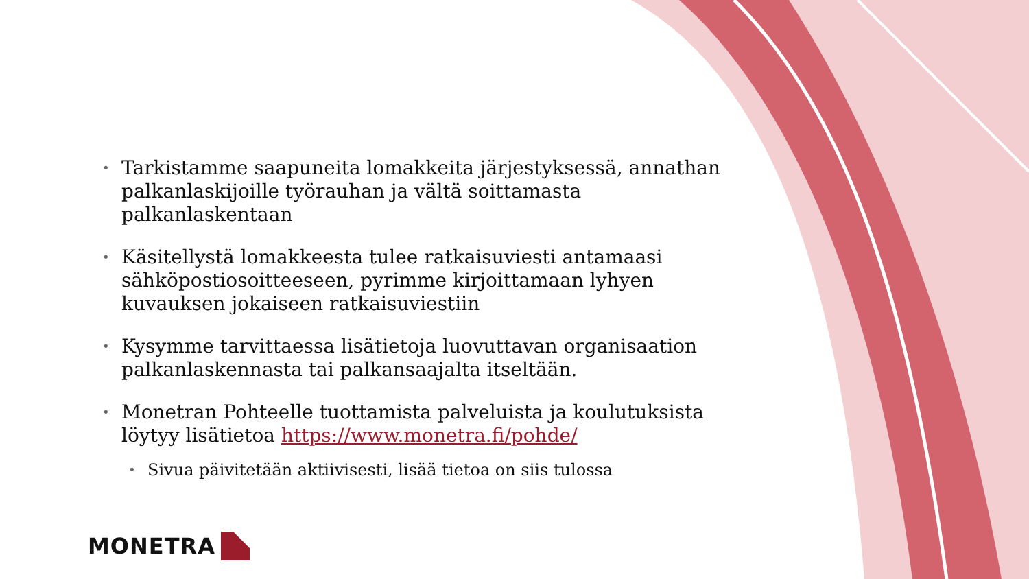• Tarkistamme saapuneita lomakkeita järjestyksessä, annathan palkanlaskijoille työrauhan ja vältä soittamasta palkanlaskentaan
• Käsitellystä lomakkeesta tulee ratkaisuviesti antamaasi sähköpostiosoitteeseen, pyrimme kirjoittamaan lyhyen kuvauksen jokaiseen ratkaisuviestiin
• Kysymme tarvittaessa lisätietoja luovuttavan organisaation palkanlaskennasta tai palkansaajalta itseltään.
• Monetran Pohteelle tuottamista palveluista ja koulutuksista löytyy lisätietoa https://www.monetra.fi/pohde/
• Sivua päivitetään aktiivisesti, lisää tietoa on siis tulossa
MONETRA